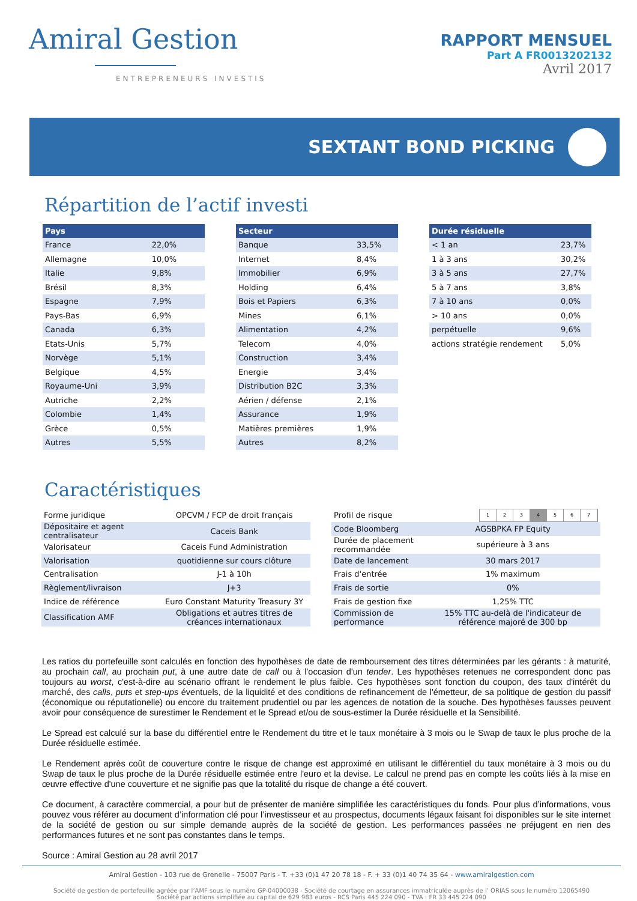Amiral Gestion
ENTREPRENEURS INVESTIS
RAPPORT MENSUEL
Part A FR0013202132
Avril 2017
SEXTANT BOND PICKING
Répartition de l’actif investi
| Pays | |
| --- | --- |
| France | 22,0% |
| Allemagne | 10,0% |
| Italie | 9,8% |
| Brésil | 8,3% |
| Espagne | 7,9% |
| Pays-Bas | 6,9% |
| Canada | 6,3% |
| Etats-Unis | 5,7% |
| Norvège | 5,1% |
| Belgique | 4,5% |
| Royaume-Uni | 3,9% |
| Autriche | 2,2% |
| Colombie | 1,4% |
| Grèce | 0,5% |
| Autres | 5,5% |
| Secteur | |
| --- | --- |
| Banque | 33,5% |
| Internet | 8,4% |
| Immobilier | 6,9% |
| Holding | 6,4% |
| Bois et Papiers | 6,3% |
| Mines | 6,1% |
| Alimentation | 4,2% |
| Telecom | 4,0% |
| Construction | 3,4% |
| Energie | 3,4% |
| Distribution B2C | 3,3% |
| Aérien / défense | 2,1% |
| Assurance | 1,9% |
| Matières premières | 1,9% |
| Autres | 8,2% |
| Durée résiduelle | |
| --- | --- |
| < 1 an | 23,7% |
| 1 à 3 ans | 30,2% |
| 3 à 5 ans | 27,7% |
| 5 à 7 ans | 3,8% |
| 7 à 10 ans | 0,0% |
| > 10 ans | 0,0% |
| perpétuelle | 9,6% |
| actions stratégie rendement | 5,0% |
Caractéristiques
| Forme juridique | OPCVM / FCP de droit français |
| Dépositaire et agent centralisateur | Caceis Bank |
| Valorisateur | Caceis Fund Administration |
| Valorisation | quotidienne sur cours clôture |
| Centralisation | J-1 à 10h |
| Règlement/livraison | J+3 |
| Indice de référence | Euro Constant Maturity Treasury 3Y |
| Classification AMF | Obligations et autres titres de créances internationaux |
| Profil de risque | 1 2 3 4 5 6 7 |
| Code Bloomberg | AGSBPKA FP Equity |
| Durée de placement recommandée | supérieure à 3 ans |
| Date de lancement | 30 mars 2017 |
| Frais d'entrée | 1% maximum |
| Frais de sortie | 0% |
| Frais de gestion fixe | 1,25% TTC |
| Commission de performance | 15% TTC au-delà de l'indicateur de référence majoré de 300 bp |
Les ratios du portefeuille sont calculés en fonction des hypothèses de date de remboursement des titres déterminées par les gérants : à maturité, au prochain call, au prochain put, à une autre date de call ou à l'occasion d'un tender. Les hypothèses retenues ne correspondent donc pas toujours au worst, c'est-à-dire au scénario offrant le rendement le plus faible. Ces hypothèses sont fonction du coupon, des taux d'intérêt du marché, des calls, puts et step-ups éventuels, de la liquidité et des conditions de refinancement de l'émetteur, de sa politique de gestion du passif (économique ou réputationelle) ou encore du traitement prudentiel ou par les agences de notation de la souche. Des hypothèses fausses peuvent avoir pour conséquence de surestimer le Rendement et le Spread et/ou de sous-estimer la Durée résiduelle et la Sensibilité.
Le Spread est calculé sur la base du différentiel entre le Rendement du titre et le taux monétaire à 3 mois ou le Swap de taux le plus proche de la Durée résiduelle estimée.
Le Rendement après coût de couverture contre le risque de change est approximé en utilisant le différentiel du taux monétaire à 3 mois ou du Swap de taux le plus proche de la Durée résiduelle estimée entre l'euro et la devise. Le calcul ne prend pas en compte les coûts liés à la mise en œuvre effective d'une couverture et ne signifie pas que la totalité du risque de change a été couvert.
Ce document, à caractère commercial, a pour but de présenter de manière simplifiée les caractéristiques du fonds. Pour plus d’informations, vous pouvez vous référer au document d’information clé pour l’investisseur et au prospectus, documents légaux faisant foi disponibles sur le site internet de la société de gestion ou sur simple demande auprès de la société de gestion. Les performances passées ne préjugent en rien des performances futures et ne sont pas constantes dans le temps.
Source : Amiral Gestion au 28 avril 2017
Amiral Gestion - 103 rue de Grenelle - 75007 Paris - T. +33 (0)1 47 20 78 18 - F. + 33 (0)1 40 74 35 64 - www.amiralgestion.com
Société de gestion de portefeuille agréée par l’AMF sous le numéro GP-04000038 - Société de courtage en assurances immatriculée auprès de l’ ORIAS sous le numéro 12065490
Société par actions simplifiée au capital de 629 983 euros - RCS Paris 445 224 090 - TVA : FR 33 445 224 090